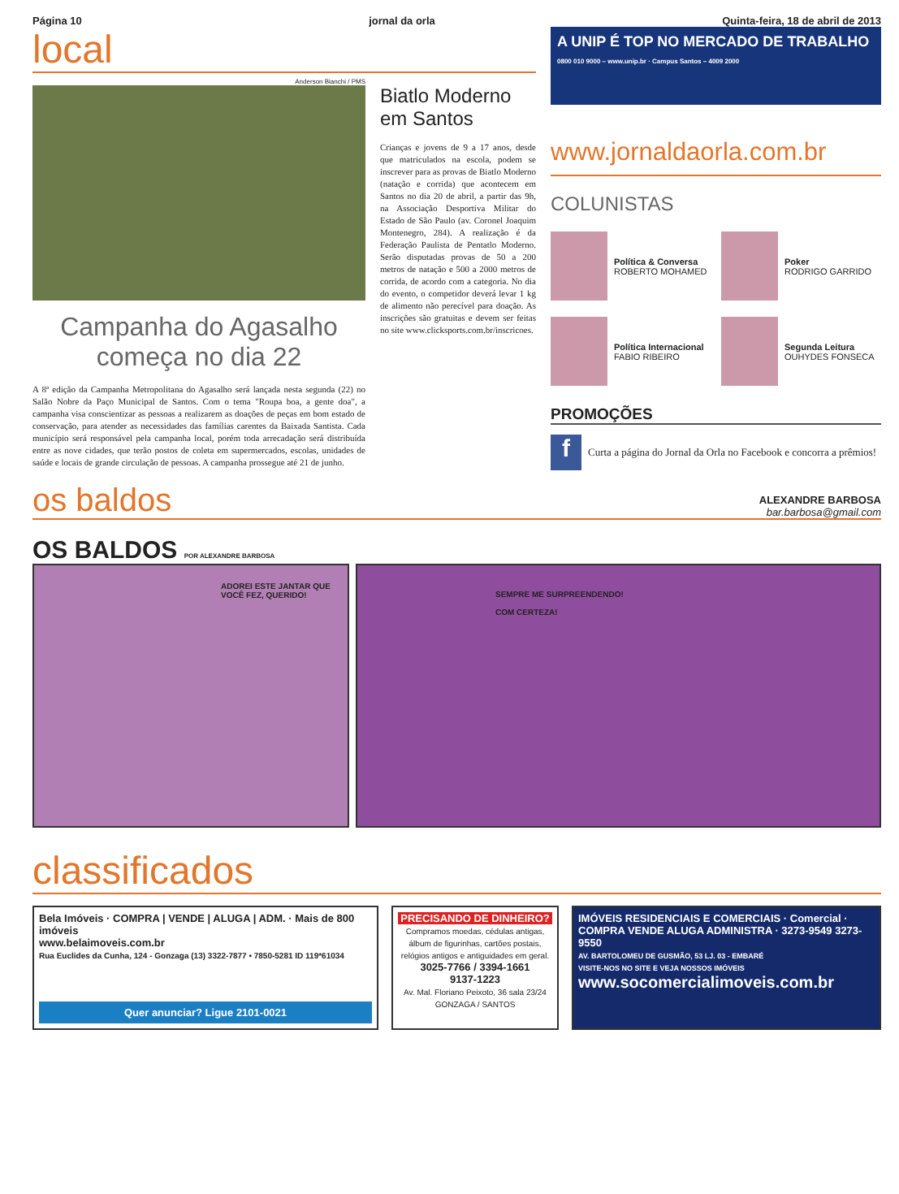Página 10 jornal da orla Quinta-feira, 18 de abril de 2013
local
Anderson Bianchi / PMS
Campanha do Agasalho começa no dia 22
A 8ª edição da Campanha Metropolitana do Agasalho será lançada nesta segunda (22) no Salão Nobre da Paço Municipal de Santos. Com o tema "Roupa boa, a gente doa", a campanha visa conscientizar as pessoas a realizarem as doações de peças em bom estado de conservação, para atender as necessidades das famílias carentes da Baixada Santista. Cada município será responsável pela campanha local, porém toda arrecadação será distribuída entre as nove cidades, que terão postos de coleta em supermercados, escolas, unidades de saúde e locais de grande circulação de pessoas. A campanha prossegue até 21 de junho.
Biatlo Moderno em Santos
Crianças e jovens de 9 a 17 anos, desde que matriculados na escola, podem se inscrever para as provas de Biatlo Moderno (natação e corrida) que acontecem em Santos no dia 20 de abril, a partir das 9h, na Associação Desportiva Militar do Estado de São Paulo (av. Coronel Joaquim Montenegro, 284). A realização é da Federação Paulista de Pentatlo Moderno. Serão disputadas provas de 50 a 200 metros de natação e 500 a 2000 metros de corrida, de acordo com a categoria. No dia do evento, o competidor deverá levar 1 kg de alimento não perecível para doação. As inscrições são gratuitas e devem ser feitas no site www.clicksports.com.br/inscricoes.
A UNIP É TOP NO MERCADO DE TRABALHO
0800 010 9000 – www.unip.br · Campus Santos – 4009 2000
www.jornaldaorla.com.br
COLUNISTAS
Política & Conversa
ROBERTO MOHAMED
Poker
RODRIGO GARRIDO
Política Internacional
FABIO RIBEIRO
Segunda Leitura
OUHYDES FONSECA
PROMOÇÕES
f
Curta a página do Jornal da Orla no Facebook e concorra a prêmios!
os baldos
ALEXANDRE BARBOSA
bar.barbosa@gmail.com
OS BALDOS POR ALEXANDRE BARBOSA
ADOREI ESTE JANTAR QUE VOCÊ FEZ, QUERIDO!
SEMPRE ME SURPREENDENDO!
COM CERTEZA!
classificados
Bela Imóveis · COMPRA | VENDE | ALUGA | ADM. · Mais de 800 imóveis
www.belaimoveis.com.br
Rua Euclides da Cunha, 124 - Gonzaga (13) 3322-7877 • 7850-5281 ID 119*61034
Quer anunciar? Ligue 2101-0021
PRECISANDO DE DINHEIRO?
Compramos moedas, cédulas antigas, álbum de figurinhas, cartões postais, relógios antigos e antiguidades em geral.
3025-7766 / 3394-1661
9137-1223
Av. Mal. Floriano Peixoto, 36 sala 23/24 GONZAGA / SANTOS
IMÓVEIS RESIDENCIAIS E COMERCIAIS · Comercial · COMPRA VENDE ALUGA ADMINISTRA · 3273-9549 3273-9550
AV. BARTOLOMEU DE GUSMÃO, 53 LJ. 03 - EMBARÉ
VISITE-NOS NO SITE E VEJA NOSSOS IMÓVEIS
www.socomercialimoveis.com.br